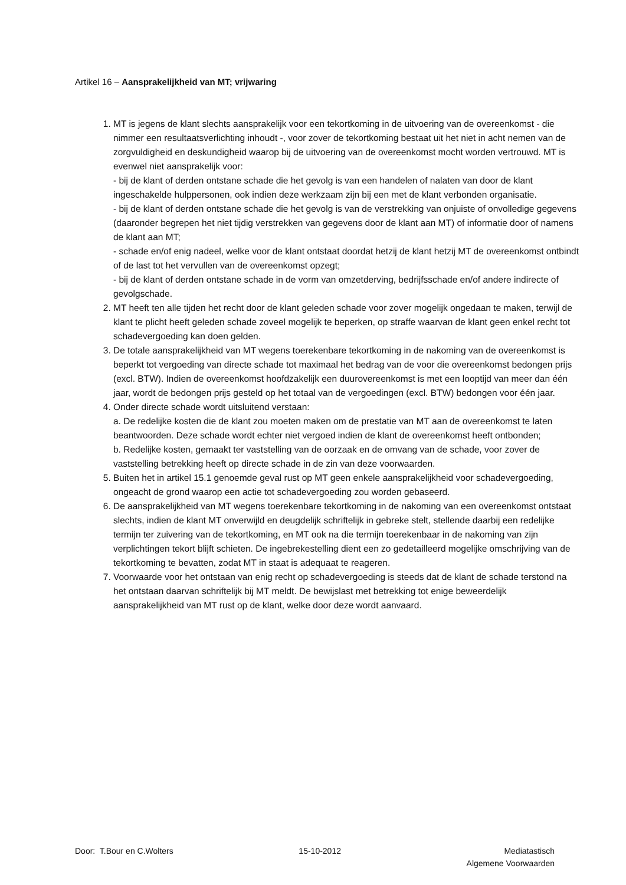Artikel 16 – Aansprakelijkheid van MT; vrijwaring
1. MT is jegens de klant slechts aansprakelijk voor een tekortkoming in de uitvoering van de overeenkomst - die nimmer een resultaatsverlichting inhoudt -, voor zover de tekortkoming bestaat uit het niet in acht nemen van de zorgvuldigheid en deskundigheid waarop bij de uitvoering van de overeenkomst mocht worden vertrouwd. MT is evenwel niet aansprakelijk voor:
- bij de klant of derden ontstane schade die het gevolg is van een handelen of nalaten van door de klant ingeschakelde hulppersonen, ook indien deze werkzaam zijn bij een met de klant verbonden organisatie.
- bij de klant of derden ontstane schade die het gevolg is van de verstrekking van onjuiste of onvolledige gegevens (daaronder begrepen het niet tijdig verstrekken van gegevens door de klant aan MT) of informatie door of namens de klant aan MT;
- schade en/of enig nadeel, welke voor de klant ontstaat doordat hetzij de klant hetzij MT de overeenkomst ontbindt of de last tot het vervullen van de overeenkomst opzegt;
- bij de klant of derden ontstane schade in de vorm van omzetderving, bedrijfsschade en/of andere indirecte of gevolgschade.
2. MT heeft ten alle tijden het recht door de klant geleden schade voor zover mogelijk ongedaan te maken, terwijl de klant te plicht heeft geleden schade zoveel mogelijk te beperken, op straffe waarvan de klant geen enkel recht tot schadevergoeding kan doen gelden.
3. De totale aansprakelijkheid van MT wegens toerekenbare tekortkoming in de nakoming van de overeenkomst is beperkt tot vergoeding van directe schade tot maximaal het bedrag van de voor die overeenkomst bedongen prijs (excl. BTW). Indien de overeenkomst hoofdzakelijk een duurovereenkomst is met een looptijd van meer dan één jaar, wordt de bedongen prijs gesteld op het totaal van de vergoedingen (excl. BTW) bedongen voor één jaar.
4. Onder directe schade wordt uitsluitend verstaan:
a. De redelijke kosten die de klant zou moeten maken om de prestatie van MT aan de overeenkomst te laten beantwoorden. Deze schade wordt echter niet vergoed indien de klant de overeenkomst heeft ontbonden;
b. Redelijke kosten, gemaakt ter vaststelling van de oorzaak en de omvang van de schade, voor zover de vaststelling betrekking heeft op directe schade in de zin van deze voorwaarden.
5. Buiten het in artikel 15.1 genoemde geval rust op MT geen enkele aansprakelijkheid voor schadevergoeding, ongeacht de grond waarop een actie tot schadevergoeding zou worden gebaseerd.
6. De aansprakelijkheid van MT wegens toerekenbare tekortkoming in de nakoming van een overeenkomst ontstaat slechts, indien de klant MT onverwijld en deugdelijk schriftelijk in gebreke stelt, stellende daarbij een redelijke termijn ter zuivering van de tekortkoming, en MT ook na die termijn toerekenbaar in de nakoming van zijn verplichtingen tekort blijft schieten. De ingebrekestelling dient een zo gedetailleerd mogelijke omschrijving van de tekortkoming te bevatten, zodat MT in staat is adequaat te reageren.
7. Voorwaarde voor het ontstaan van enig recht op schadevergoeding is steeds dat de klant de schade terstond na het ontstaan daarvan schriftelijk bij MT meldt. De bewijslast met betrekking tot enige beweerdelijk aansprakelijkheid van MT rust op de klant, welke door deze wordt aanvaard.
Door: T.Bour en C.Wolters 15-10-2012 Mediatastisch
Algemene Voorwaarden